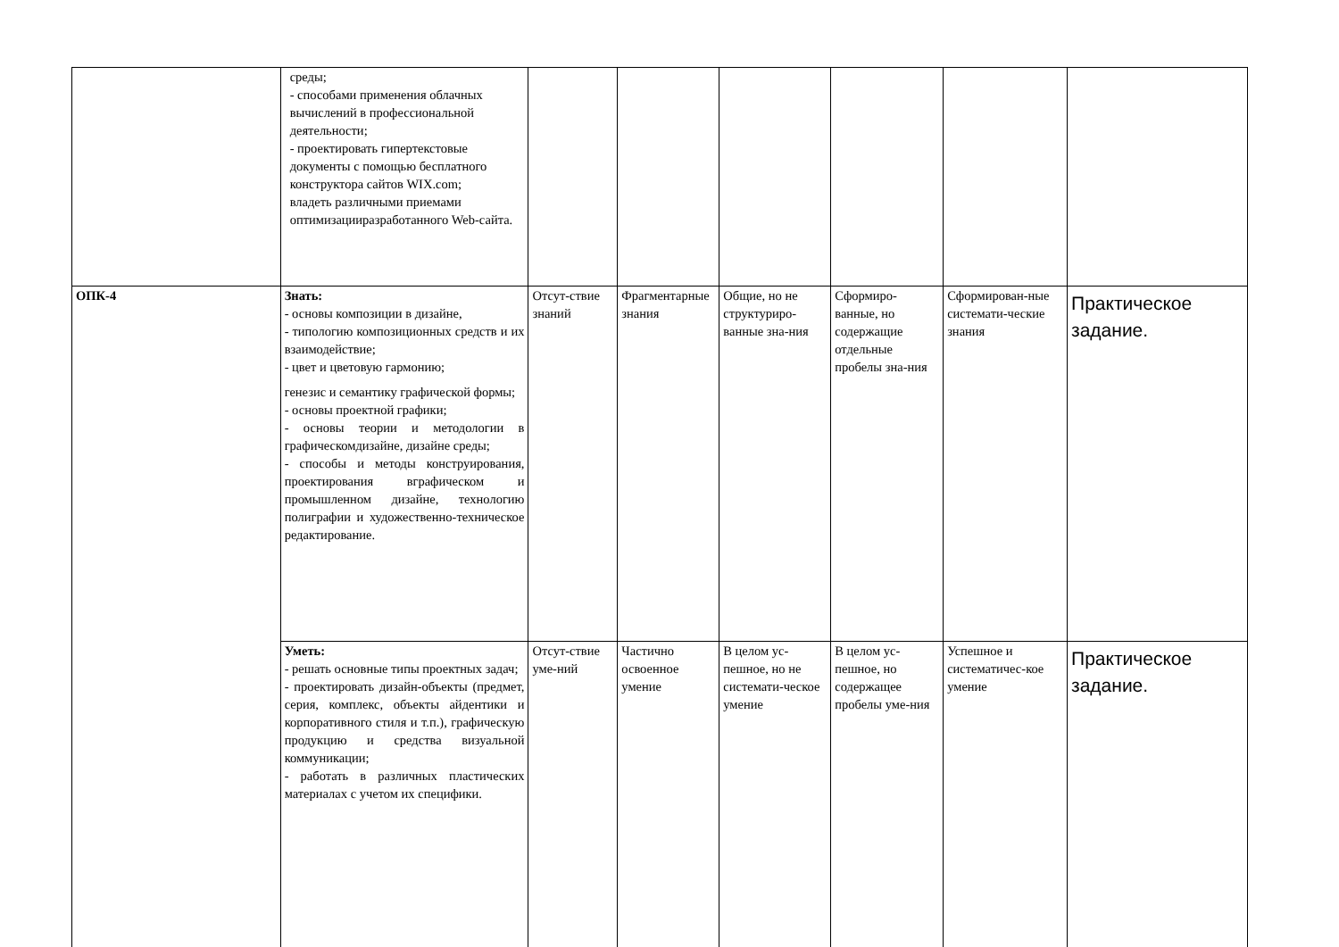| | среды; - способами применения облачных вычислений в профессиональной деятельности; - проектировать гипертекстовые документы с помощью бесплатного конструктора сайтов WIX.com; владеть различными приемами оптимизацииразработанного Web-сайта. | | | | | | |
| ОПК-4 | Знать: - основы композиции в дизайне, - типологию композиционных средств и их взаимодействие; - цвет и цветовую гармонию; генезис и семантику графической формы; - основы проектной графики; - основы теории и методологии в графическомдизайне, дизайне среды; - способы и методы конструирования, проектирования вграфическом и промышленном дизайне, технологию полиграфии и художественно-техническое редактирование. | Отсут-ствие знаний | Фрагментарные знания | Общие, но не структуриро-ванные зна-ния | Сформиро-ванные, но содержащие отдельные пробелы зна-ния | Сформирован-ные системати-ческие знания | Практическое задание. |
| | Уметь: - решать основные типы проектных задач; - проектировать дизайн-объекты (предмет, серия, комплекс, объекты айдентики и корпоративного стиля и т.п.), графическую продукцию и средства визуальной коммуникации; - работать в различных пластических материалах с учетом их специфики. | Отсут-ствие уме-ний | Частично освоенное умение | В целом ус-пешное, но не системати-ческое умение | В целом ус-пешное, но содержащее пробелы уме-ния | Успешное и систематичес-кое умение | Практическое задание. |